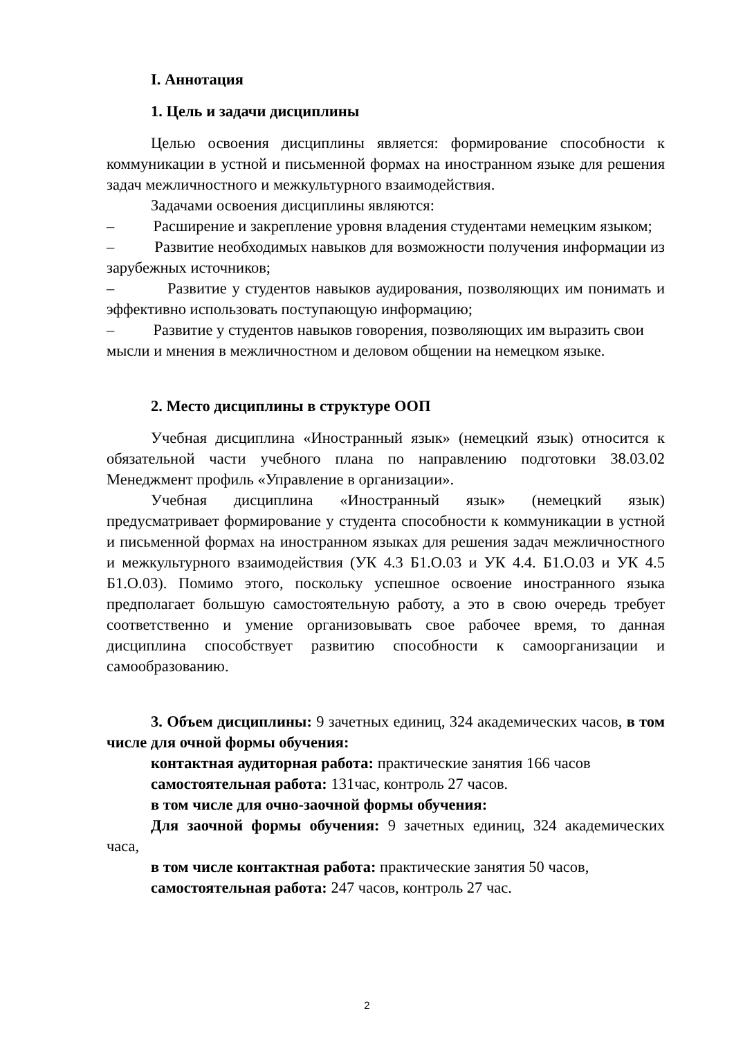I. Аннотация
1. Цель и задачи дисциплины
Целью освоения дисциплины является: формирование способности к коммуникации в устной и письменной формах на иностранном языке для решения задач межличностного и межкультурного взаимодействия.
Задачами освоения дисциплины являются:
– Расширение и закрепление уровня владения студентами немецким языком;
– Развитие необходимых навыков для возможности получения информации из зарубежных источников;
– Развитие у студентов навыков аудирования, позволяющих им понимать и эффективно использовать поступающую информацию;
– Развитие у студентов навыков говорения, позволяющих им выразить свои мысли и мнения в межличностном и деловом общении на немецком языке.
2. Место дисциплины в структуре ООП
Учебная дисциплина «Иностранный язык» (немецкий язык) относится к обязательной части учебного плана по направлению подготовки 38.03.02 Менеджмент профиль «Управление в организации».
Учебная дисциплина «Иностранный язык» (немецкий язык) предусматривает формирование у студента способности к коммуникации в устной и письменной формах на иностранном языках для решения задач межличностного и межкультурного взаимодействия (УК 4.3 Б1.О.03 и УК 4.4. Б1.О.03 и УК 4.5 Б1.О.03). Помимо этого, поскольку успешное освоение иностранного языка предполагает большую самостоятельную работу, а это в свою очередь требует соответственно и умение организовывать свое рабочее время, то данная дисциплина способствует развитию способности к самоорганизации и самообразованию.
3. Объем дисциплины: 9 зачетных единиц, 324 академических часов, в том числе для очной формы обучения:
контактная аудиторная работа: практические занятия 166 часов
самостоятельная работа: 131час, контроль 27 часов.
в том числе для очно-заочной формы обучения:
Для заочной формы обучения: 9 зачетных единиц, 324 академических часа,
в том числе контактная работа: практические занятия 50 часов,
самостоятельная работа: 247 часов, контроль 27 час.
2